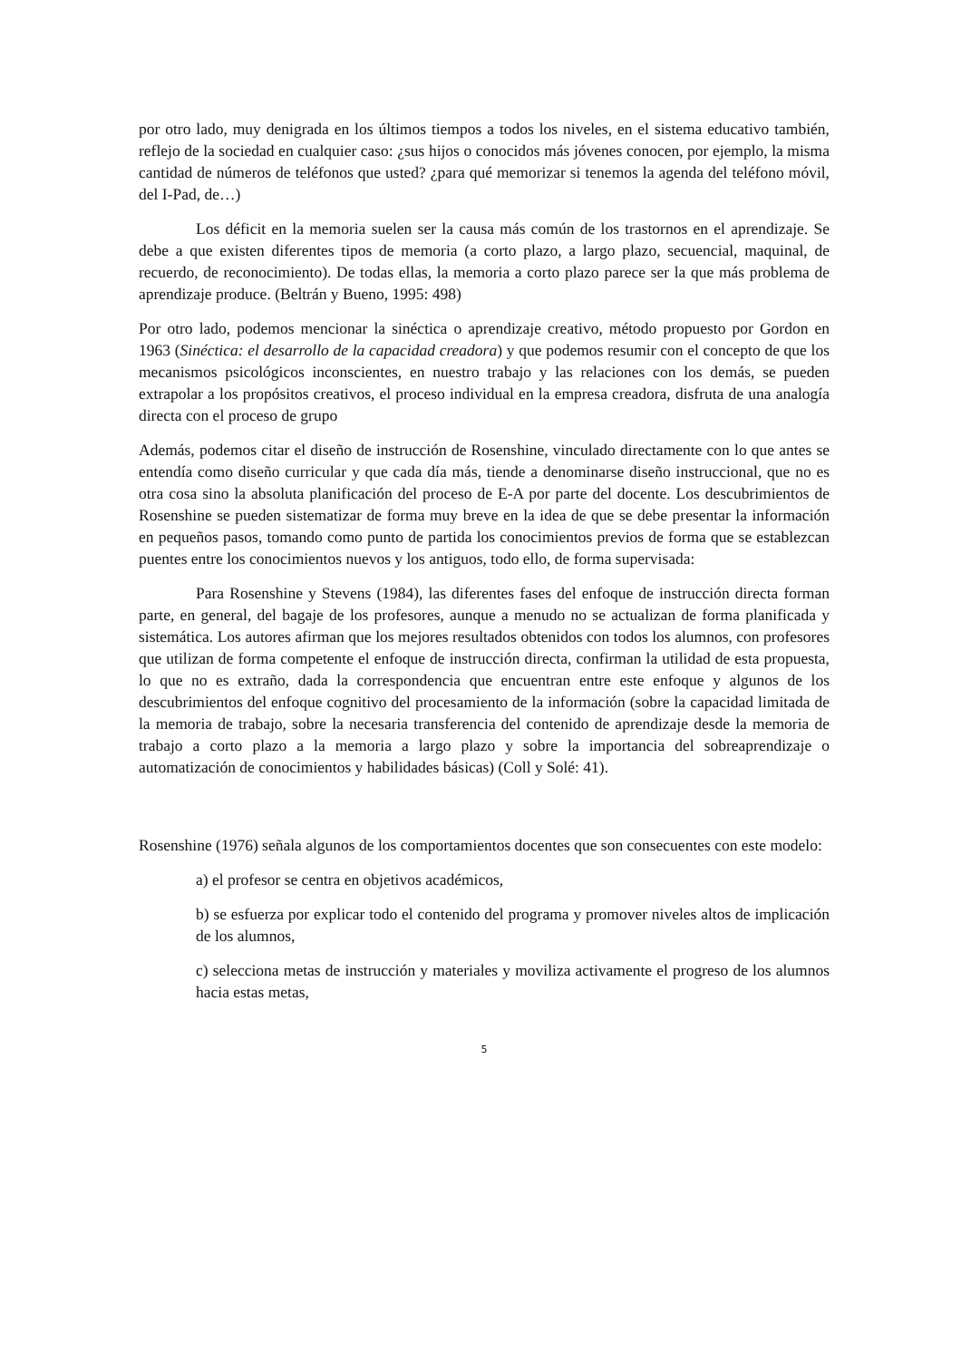por otro lado, muy denigrada en los últimos tiempos a todos los niveles, en el sistema educativo también, reflejo de la sociedad en cualquier caso: ¿sus hijos o conocidos más jóvenes conocen, por ejemplo, la misma cantidad de números de teléfonos que usted? ¿para qué memorizar si tenemos la agenda del teléfono móvil, del I-Pad, de…)
Los déficit en la memoria suelen ser la causa más común de los trastornos en el aprendizaje. Se debe a que existen diferentes tipos de memoria (a corto plazo, a largo plazo, secuencial, maquinal, de recuerdo, de reconocimiento). De todas ellas, la memoria a corto plazo parece ser la que más problema de aprendizaje produce. (Beltrán y Bueno, 1995: 498)
Por otro lado, podemos mencionar la sinéctica o aprendizaje creativo, método propuesto por Gordon en 1963 (Sinéctica: el desarrollo de la capacidad creadora) y que podemos resumir con el concepto de que los mecanismos psicológicos inconscientes, en nuestro trabajo y las relaciones con los demás, se pueden extrapolar a los propósitos creativos, el proceso individual en la empresa creadora, disfruta de una analogía directa con el proceso de grupo
Además, podemos citar el diseño de instrucción de Rosenshine, vinculado directamente con lo que antes se entendía como diseño curricular y que cada día más, tiende a denominarse diseño instruccional, que no es otra cosa sino la absoluta planificación del proceso de E-A por parte del docente. Los descubrimientos de Rosenshine se pueden sistematizar de forma muy breve en la idea de que se debe presentar la información en pequeños pasos, tomando como punto de partida los conocimientos previos de forma que se establezcan puentes entre los conocimientos nuevos y los antiguos, todo ello, de forma supervisada:
Para Rosenshine y Stevens (1984), las diferentes fases del enfoque de instrucción directa forman parte, en general, del bagaje de los profesores, aunque a menudo no se actualizan de forma planificada y sistemática. Los autores afirman que los mejores resultados obtenidos con todos los alumnos, con profesores que utilizan de forma competente el enfoque de instrucción directa, confirman la utilidad de esta propuesta, lo que no es extraño, dada la correspondencia que encuentran entre este enfoque y algunos de los descubrimientos del enfoque cognitivo del procesamiento de la información (sobre la capacidad limitada de la memoria de trabajo, sobre la necesaria transferencia del contenido de aprendizaje desde la memoria de trabajo a corto plazo a la memoria a largo plazo y sobre la importancia del sobreaprendizaje o automatización de conocimientos y habilidades básicas) (Coll y Solé: 41).
Rosenshine (1976) señala algunos de los comportamientos docentes que son consecuentes con este modelo:
a) el profesor se centra en objetivos académicos,
b) se esfuerza por explicar todo el contenido del programa y promover niveles altos de implicación de los alumnos,
c) selecciona metas de instrucción y materiales y moviliza activamente el progreso de los alumnos hacia estas metas,
5